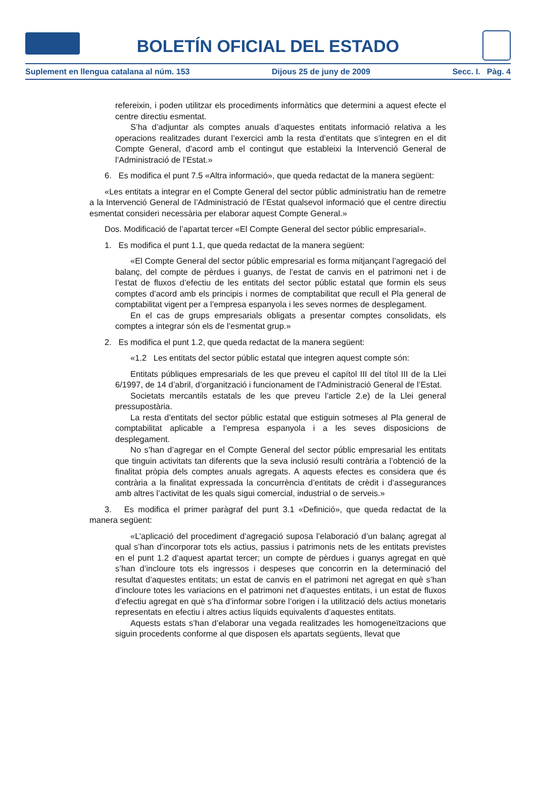BOLETÍN OFICIAL DEL ESTADO
Suplement en llengua catalana al núm. 153 Dijous 25 de juny de 2009 Secc. I. Pàg. 4
refereixin, i poden utilitzar els procediments informàtics que determini a aquest efecte el centre directiu esmentat.
S’ha d’adjuntar als comptes anuals d’aquestes entitats informació relativa a les operacions realitzades durant l’exercici amb la resta d’entitats que s’integren en el dit Compte General, d’acord amb el contingut que estableixi la Intervenció General de l’Administració de l’Estat.»
6. Es modifica el punt 7.5 «Altra informació», que queda redactat de la manera següent:
«Les entitats a integrar en el Compte General del sector públic administratiu han de remetre a la Intervenció General de l’Administració de l’Estat qualsevol informació que el centre directiu esmentat consideri necessària per elaborar aquest Compte General.»
Dos. Modificació de l’apartat tercer «El Compte General del sector públic empresarial».
1. Es modifica el punt 1.1, que queda redactat de la manera següent:
«El Compte General del sector públic empresarial es forma mitjançant l’agregació del balanç, del compte de pèrdues i guanys, de l’estat de canvis en el patrimoni net i de l’estat de fluxos d’efectiu de les entitats del sector públic estatal que formin els seus comptes d’acord amb els principis i normes de comptabilitat que recull el Pla general de comptabilitat vigent per a l’empresa espanyola i les seves normes de desplegament.
En el cas de grups empresarials obligats a presentar comptes consolidats, els comptes a integrar són els de l’esmentat grup.»
2. Es modifica el punt 1.2, que queda redactat de la manera següent:
«1.2 Les entitats del sector públic estatal que integren aquest compte són:
Entitats públiques empresarials de les que preveu el capítol III del títol III de la Llei 6/1997, de 14 d’abril, d’organització i funcionament de l’Administració General de l’Estat.
Societats mercantils estatals de les que preveu l’article 2.e) de la Llei general pressupostària.
La resta d’entitats del sector públic estatal que estiguin sotmeses al Pla general de comptabilitat aplicable a l’empresa espanyola i a les seves disposicions de desplegament.
No s’han d’agregar en el Compte General del sector públic empresarial les entitats que tinguin activitats tan diferents que la seva inclusió resulti contrària a l’obtenció de la finalitat pròpia dels comptes anuals agregats. A aquests efectes es considera que és contrària a la finalitat expressada la concurrència d’entitats de crèdit i d’assegurances amb altres l’activitat de les quals sigui comercial, industrial o de serveis.»
3. Es modifica el primer paràgraf del punt 3.1 «Definició», que queda redactat de la manera següent:
«L’aplicació del procediment d’agregació suposa l’elaboració d’un balanç agregat al qual s’han d’incorporar tots els actius, passius i patrimonis nets de les entitats previstes en el punt 1.2 d’aquest apartat tercer; un compte de pèrdues i guanys agregat en què s’han d’incloure tots els ingressos i despeses que concorrin en la determinació del resultat d’aquestes entitats; un estat de canvis en el patrimoni net agregat en què s’han d’incloure totes les variacions en el patrimoni net d’aquestes entitats, i un estat de fluxos d’efectiu agregat en què s’ha d’informar sobre l’origen i la utilització dels actius monetaris representats en efectiu i altres actius líquids equivalents d’aquestes entitats.
Aquests estats s’han d’elaborar una vegada realitzades les homogeneïtzacions que siguin procedents conforme al que disposen els apartats següents, llevat que